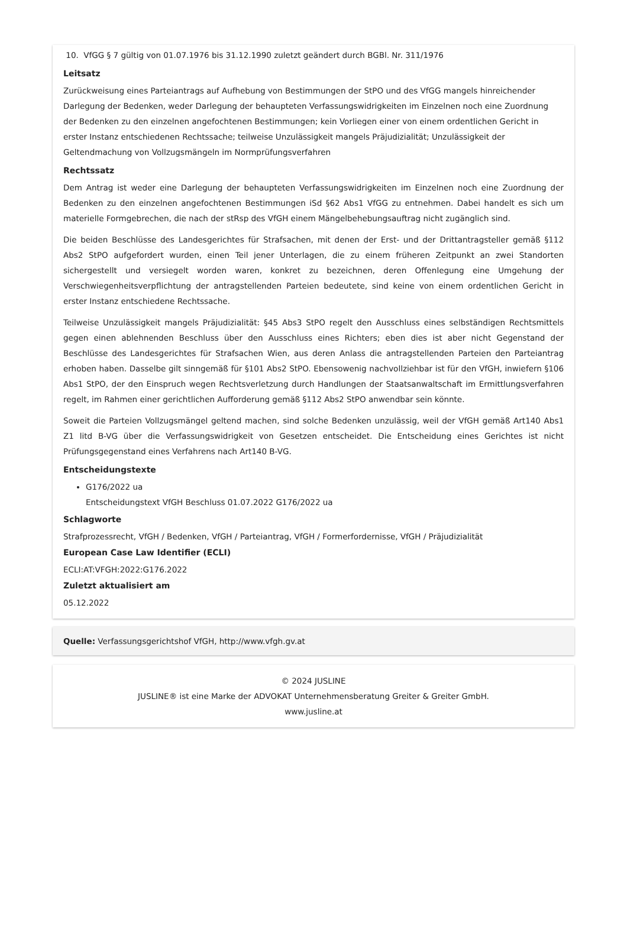10. VfGG § 7 gültig von 01.07.1976 bis 31.12.1990 zuletzt geändert durch BGBl. Nr. 311/1976
Leitsatz
Zurückweisung eines Parteiantrags auf Aufhebung von Bestimmungen der StPO und des VfGG mangels hinreichender Darlegung der Bedenken, weder Darlegung der behaupteten Verfassungswidrigkeiten im Einzelnen noch eine Zuordnung der Bedenken zu den einzelnen angefochtenen Bestimmungen; kein Vorliegen einer von einem ordentlichen Gericht in erster Instanz entschiedenen Rechtssache; teilweise Unzulässigkeit mangels Präjudizialität; Unzulässigkeit der Geltendmachung von Vollzugsmängeln im Normprüfungsverfahren
Rechtssatz
Dem Antrag ist weder eine Darlegung der behaupteten Verfassungswidrigkeiten im Einzelnen noch eine Zuordnung der Bedenken zu den einzelnen angefochtenen Bestimmungen iSd §62 Abs1 VfGG zu entnehmen. Dabei handelt es sich um materielle Formgebrechen, die nach der stRsp des VfGH einem Mängelbehebungsauftrag nicht zugänglich sind.
Die beiden Beschlüsse des Landesgerichtes für Strafsachen, mit denen der Erst- und der Drittantragsteller gemäß §112 Abs2 StPO aufgefordert wurden, einen Teil jener Unterlagen, die zu einem früheren Zeitpunkt an zwei Standorten sichergestellt und versiegelt worden waren, konkret zu bezeichnen, deren Offenlegung eine Umgehung der Verschwiegenheitsverpflichtung der antragstellenden Parteien bedeutete, sind keine von einem ordentlichen Gericht in erster Instanz entschiedene Rechtssache.
Teilweise Unzulässigkeit mangels Präjudizialität: §45 Abs3 StPO regelt den Ausschluss eines selbständigen Rechtsmittels gegen einen ablehnenden Beschluss über den Ausschluss eines Richters; eben dies ist aber nicht Gegenstand der Beschlüsse des Landesgerichtes für Strafsachen Wien, aus deren Anlass die antragstellenden Parteien den Parteiantrag erhoben haben. Dasselbe gilt sinngemäß für §101 Abs2 StPO. Ebensowenig nachvollziehbar ist für den VfGH, inwiefern §106 Abs1 StPO, der den Einspruch wegen Rechtsverletzung durch Handlungen der Staatsanwaltschaft im Ermittlungsverfahren regelt, im Rahmen einer gerichtlichen Aufforderung gemäß §112 Abs2 StPO anwendbar sein könnte.
Soweit die Parteien Vollzugsmängel geltend machen, sind solche Bedenken unzulässig, weil der VfGH gemäß Art140 Abs1 Z1 litd B-VG über die Verfassungswidrigkeit von Gesetzen entscheidet. Die Entscheidung eines Gerichtes ist nicht Prüfungsgegenstand eines Verfahrens nach Art140 B-VG.
Entscheidungstexte
G176/2022 ua
Entscheidungstext VfGH Beschluss 01.07.2022 G176/2022 ua
Schlagworte
Strafprozessrecht, VfGH / Bedenken, VfGH / Parteiantrag, VfGH / Formerfordernisse, VfGH / Präjudizialität
European Case Law Identifier (ECLI)
ECLI:AT:VFGH:2022:G176.2022
Zuletzt aktualisiert am
05.12.2022
Quelle: Verfassungsgerichtshof VfGH, http://www.vfgh.gv.at
© 2024 JUSLINE
JUSLINE® ist eine Marke der ADVOKAT Unternehmensberatung Greiter & Greiter GmbH.
www.jusline.at